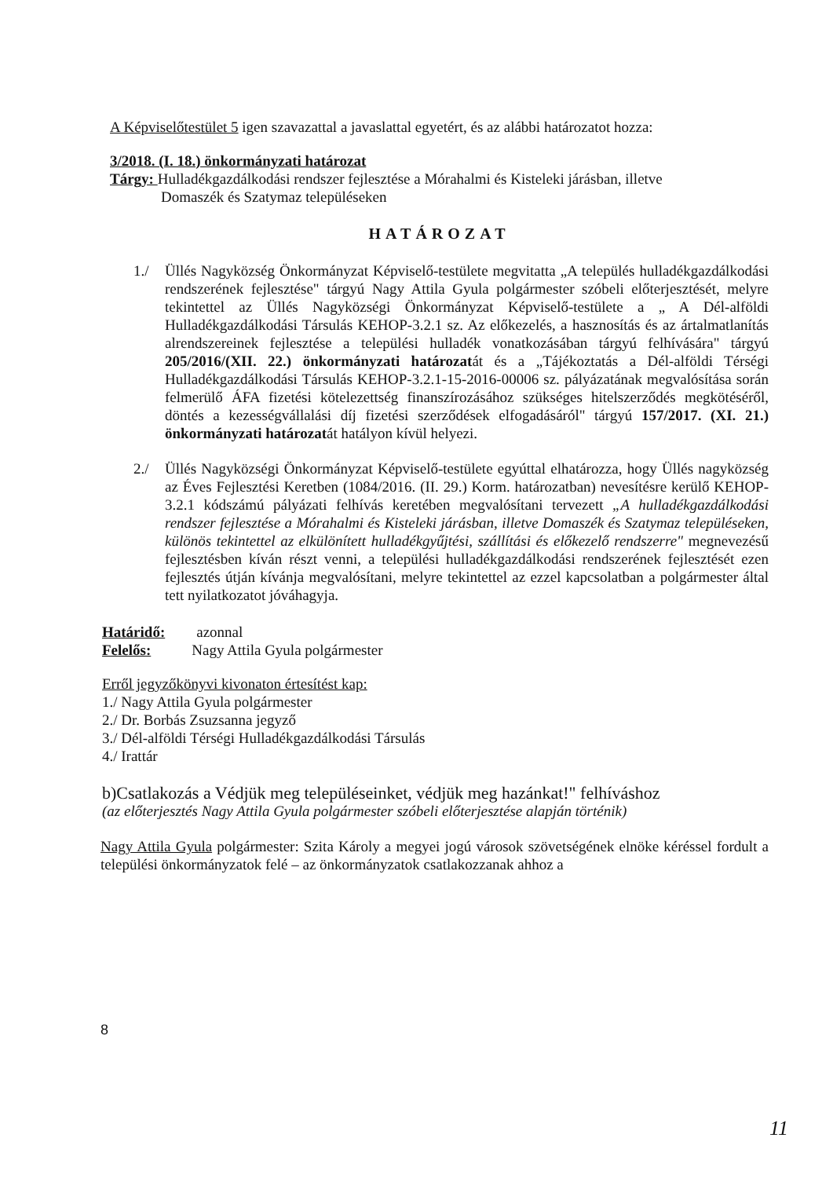A Képviselőtestület 5 igen szavazattal a javaslattal egyetért, és az alábbi határozatot hozza:
3/2018. (I. 18.) önkormányzati határozat
Tárgy: Hulladékgazdálkodási rendszer fejlesztése a Mórahalmi és Kisteleki járásban, illetve
Domaszék és Szatymaz településeken
HATÁROZAT
1./ Üllés Nagyközség Önkormányzat Képviselő-testülete megvitatta „A település hulladékgazdálkodási rendszerének fejlesztése" tárgyú Nagy Attila Gyula polgármester szóbeli előterjesztését, melyre tekintettel az Üllés Nagyközségi Önkormányzat Képviselő-testülete a „ A Dél-alföldi Hulladékgazdálkodási Társulás KEHOP-3.2.1 sz. Az előkezelés, a hasznosítás és az ártalmatlanítás alrendszereinek fejlesztése a települési hulladék vonatkozásában tárgyú felhívására" tárgyú 205/2016/(XII. 22.) önkormányzati határozatát és a „Tájékoztatás a Dél-alföldi Térségi Hulladékgazdálkodási Társulás KEHOP-3.2.1-15-2016-00006 sz. pályázatának megvalósítása során felmerülő ÁFA fizetési kötelezettség finanszírozásához szükséges hitelszerződés megkötéséről, döntés a kezességvállalási díj fizetési szerződések elfogadásáról" tárgyú 157/2017. (XI. 21.) önkormányzati határozatát hatályon kívül helyezi.
2./ Üllés Nagyközségi Önkormányzat Képviselő-testülete egyúttal elhatározza, hogy Üllés nagyközség az Éves Fejlesztési Keretben (1084/2016. (II. 29.) Korm. határozatban) nevesítésre kerülő KEHOP-3.2.1 kódszámú pályázati felhívás keretében megvalósítani tervezett „A hulladékgazdálkodási rendszer fejlesztése a Mórahalmi és Kisteleki járásban, illetve Domaszék és Szatymaz településeken, különös tekintettel az elkülönített hulladékgyűjtési, szállítási és előkezelő rendszerre" megnevezésű fejlesztésben kíván részt venni, a települési hulladékgazdálkodási rendszerének fejlesztését ezen fejlesztés útján kívánja megvalósítani, melyre tekintettel az ezzel kapcsolatban a polgármester által tett nyilatkozatot jóváhagyja.
Határidő: azonnal
Felelős: Nagy Attila Gyula polgármester
Erről jegyzőkönyvi kivonaton értesítést kap:
1./ Nagy Attila Gyula polgármester
2./ Dr. Borbás Zsuzsanna jegyző
3./ Dél-alföldi Térségi Hulladékgazdálkodási Társulás
4./ Irattár
b)Csatlakozás a Védjük meg településeinket, védjük meg hazánkat!" felhíváshoz
(az előterjesztés Nagy Attila Gyula polgármester szóbeli előterjesztése alapján történik)
Nagy Attila Gyula polgármester: Szita Károly a megyei jogú városok szövetségének elnöke kéréssel fordult a települési önkormányzatok felé – az önkormányzatok csatlakozzanak ahhoz a
8
11